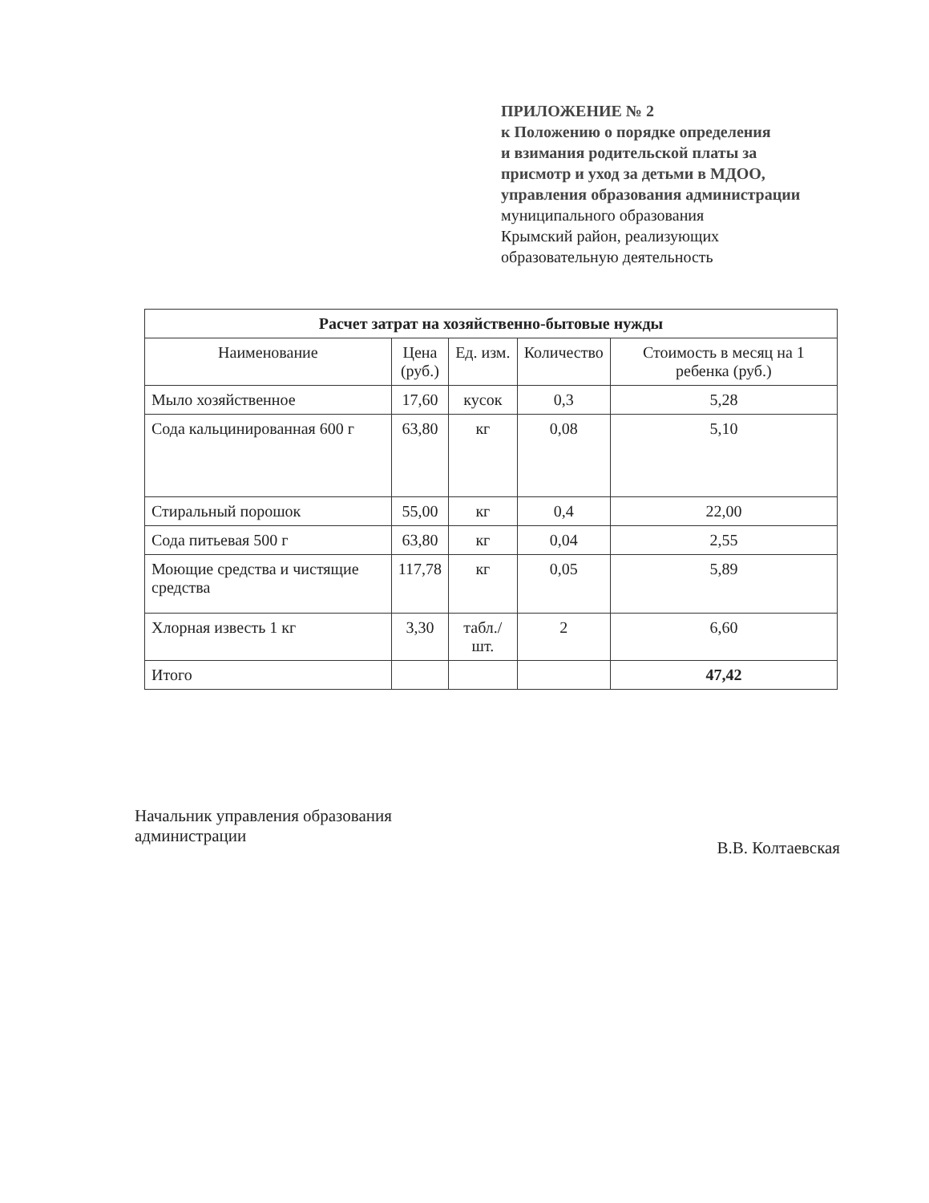ПРИЛОЖЕНИЕ № 2
к Положению о порядке определения
и взимания родительской платы за
присмотр и уход за детьми в МДОО,
управления образования администрации
муниципального образования
Крымский район, реализующих
образовательную деятельность
| Расчет затрат на хозяйственно-бытовые нужды | | | | |
| --- | --- | --- | --- | --- |
| Наименование | Цена (руб.) | Ед. изм. | Количество | Стоимость в месяц на 1 ребенка (руб.) |
| Мыло хозяйственное | 17,60 | кусок | 0,3 | 5,28 |
| Сода кальцинированная 600 г | 63,80 | кг | 0,08 | 5,10 |
| Стиральный порошок | 55,00 | кг | 0,4 | 22,00 |
| Сода питьевая 500 г | 63,80 | кг | 0,04 | 2,55 |
| Моющие средства и чистящие средства | 117,78 | кг | 0,05 | 5,89 |
| Хлорная известь 1 кг | 3,30 | табл./шт. | 2 | 6,60 |
| Итого | | | | 47,42 |
Начальник управления образования
администрации
В.В. Колтаевская